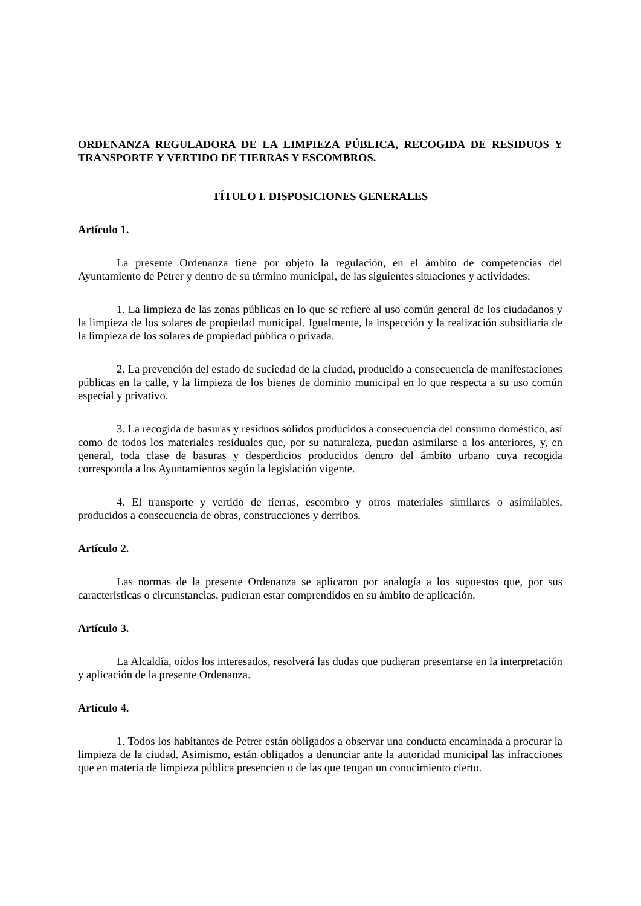ORDENANZA REGULADORA DE LA LIMPIEZA PÚBLICA, RECOGIDA DE RESIDUOS Y TRANSPORTE Y VERTIDO DE TIERRAS Y ESCOMBROS.
TÍTULO I. DISPOSICIONES GENERALES
Artículo 1.
La presente Ordenanza tiene por objeto la regulación, en el ámbito de competencias del Ayuntamiento de Petrer y dentro de su término municipal, de las siguientes situaciones y actividades:
1. La limpieza de las zonas públicas en lo que se refiere al uso común general de los ciudadanos y la limpieza de los solares de propiedad municipal. Igualmente, la inspección y la realización subsidiaria de la limpieza de los solares de propiedad pública o privada.
2. La prevención del estado de suciedad de la ciudad, producido a consecuencia de manifestaciones públicas en la calle, y la limpieza de los bienes de dominio municipal en lo que respecta a su uso común especial y privativo.
3. La recogida de basuras y residuos sólidos producidos a consecuencia del consumo doméstico, así como de todos los materiales residuales que, por su naturaleza, puedan asimilarse a los anteriores, y, en general, toda clase de basuras y desperdicios producidos dentro del ámbito urbano cuya recogida corresponda a los Ayuntamientos según la legislación vigente.
4. El transporte y vertido de tierras, escombro y otros materiales similares o asimilables, producidos a consecuencia de obras, construcciones y derribos.
Artículo 2.
Las normas de la presente Ordenanza se aplicaron por analogía a los supuestos que, por sus características o circunstancias, pudieran estar comprendidos en su ámbito de aplicación.
Artículo 3.
La Alcaldía, oídos los interesados, resolverá las dudas que pudieran presentarse en la interpretación y aplicación de la presente Ordenanza.
Artículo 4.
1. Todos los habitantes de Petrer están obligados a observar una conducta encaminada a procurar la limpieza de la ciudad. Asimismo, están obligados a denunciar ante la autoridad municipal las infracciones que en materia de limpieza pública presencien o de las que tengan un conocimiento cierto.